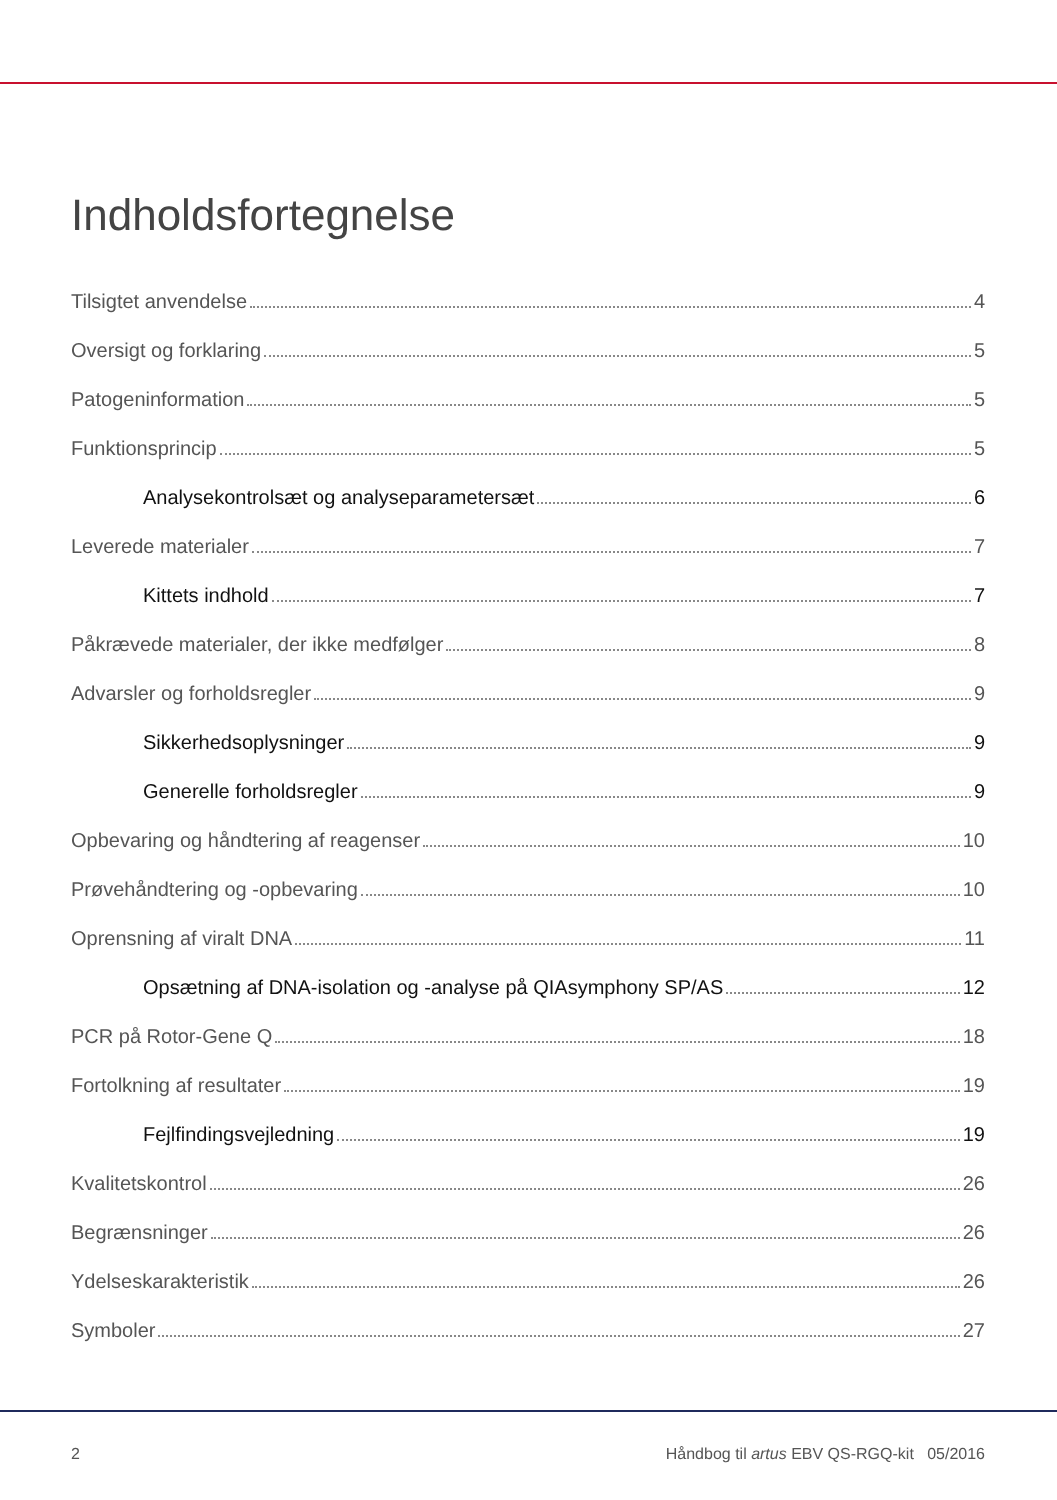Indholdsfortegnelse
Tilsigtet anvendelse 4
Oversigt og forklaring 5
Patogeninformation 5
Funktionsprincip 5
Analysekontrolsæt og analyseparametersæt 6
Leverede materialer 7
Kittets indhold 7
Påkrævede materialer, der ikke medfølger 8
Advarsler og forholdsregler 9
Sikkerhedsoplysninger 9
Generelle forholdsregler 9
Opbevaring og håndtering af reagenser 10
Prøvehåndtering og -opbevaring 10
Oprensning af viralt DNA 11
Opsætning af DNA-isolation og -analyse på QIAsymphony SP/AS 12
PCR på Rotor-Gene Q 18
Fortolkning af resultater 19
Fejlfindingsvejledning 19
Kvalitetskontrol 26
Begrænsninger 26
Ydelseskarakteristik 26
Symboler 27
2 Håndbog til artus EBV QS-RGQ-kit 05/2016